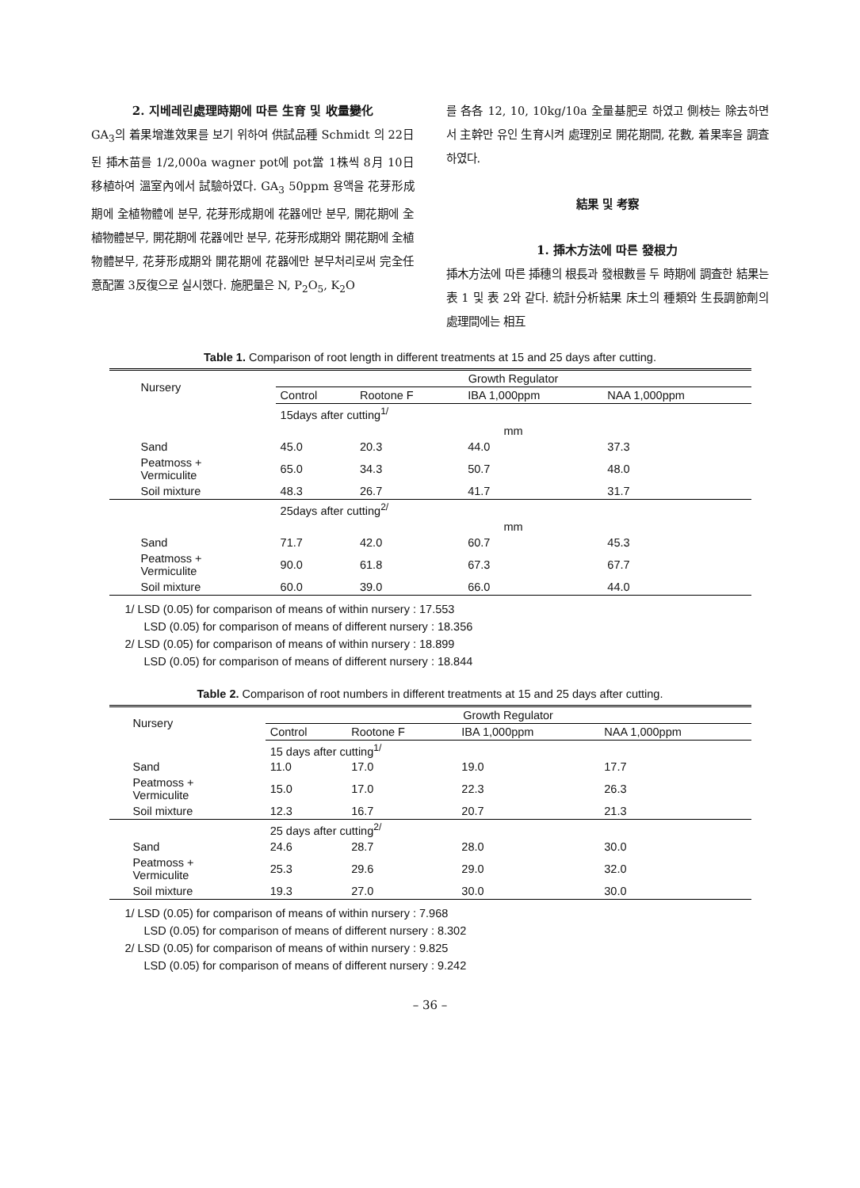2. 지베레린處理時期에 따른 生育 및 收量變化
GA<sub>3</sub>의 着果增進效果를 보기 위하여 供試品種 Schmidt 의 22日된 揷木苗를 1/2,000a wagner pot에 pot當 1株씩 8月 10日 移植하여 溫室內에서 試驗하였다. GA<sub>3</sub> 50ppm 용액을 花芽形成期에 全植物體에 분무, 花芽形成期에 花器에만 분무, 開花期에 全植物體분무, 開花期에 花器에만 분무, 花芽形成期와 開花期에 全植物體분무, 花芽形成期와 開花期에 花器에만 분무처리로써 完全任意配置 3反復으로 실시했다. 施肥量은 N, P<sub>2</sub>O<sub>5</sub>, K<sub>2</sub>O
를 各各 12, 10, 10kg/10a 全量基肥로 하였고 側枝는 除去하면서 主幹만 유인 生育시켜 處理別로 開花期間, 花數, 着果率을 調査하였다.
結果 및 考察
1. 揷木方法에 따른 發根力
揷木方法에 따른 揷穗의 根長과 發根數를 두 時期에 調査한 結果는 表 1 및 表 2와 같다. 統計分析結果 床土의 種類와 生長調節劑의 處理間에는 相互
Table 1. Comparison of root length in different treatments at 15 and 25 days after cutting.
| Nursery | Growth Regulator | | | |
| --- | --- | --- | --- | --- |
| | Control | Rootone F | IBA 1,000ppm | NAA 1,000ppm |
| | 15days after cutting<sup>1/</sup> | | | |
| | mm | | | |
| Sand | 45.0 | 20.3 | 44.0 | 37.3 |
| Peatmoss + Vermiculite | 65.0 | 34.3 | 50.7 | 48.0 |
| Soil mixture | 48.3 | 26.7 | 41.7 | 31.7 |
| | 25days after cutting<sup>2/</sup> | | | |
| | mm | | | |
| Sand | 71.7 | 42.0 | 60.7 | 45.3 |
| Peatmoss + Vermiculite | 90.0 | 61.8 | 67.3 | 67.7 |
| Soil mixture | 60.0 | 39.0 | 66.0 | 44.0 |
1/ LSD (0.05) for comparison of means of within nursery : 17.553
LSD (0.05) for comparison of means of different nursery : 18.356
2/ LSD (0.05) for comparison of means of within nursery : 18.899
LSD (0.05) for comparison of means of different nursery : 18.844
Table 2. Comparison of root numbers in different treatments at 15 and 25 days after cutting.
| Nursery | Growth Regulator | | | |
| --- | --- | --- | --- | --- |
| | Control | Rootone F | IBA 1,000ppm | NAA 1,000ppm |
| | 15 days after cutting<sup>1/</sup> | | | |
| Sand | 11.0 | 17.0 | 19.0 | 17.7 |
| Peatmoss + Vermiculite | 15.0 | 17.0 | 22.3 | 26.3 |
| Soil mixture | 12.3 | 16.7 | 20.7 | 21.3 |
| | 25 days after cutting<sup>2/</sup> | | | |
| Sand | 24.6 | 28.7 | 28.0 | 30.0 |
| Peatmoss + Vermiculite | 25.3 | 29.6 | 29.0 | 32.0 |
| Soil mixture | 19.3 | 27.0 | 30.0 | 30.0 |
1/ LSD (0.05) for comparison of means of within nursery : 7.968
LSD (0.05) for comparison of means of different nursery : 8.302
2/ LSD (0.05) for comparison of means of within nursery : 9.825
LSD (0.05) for comparison of means of different nursery : 9.242
– 36 –